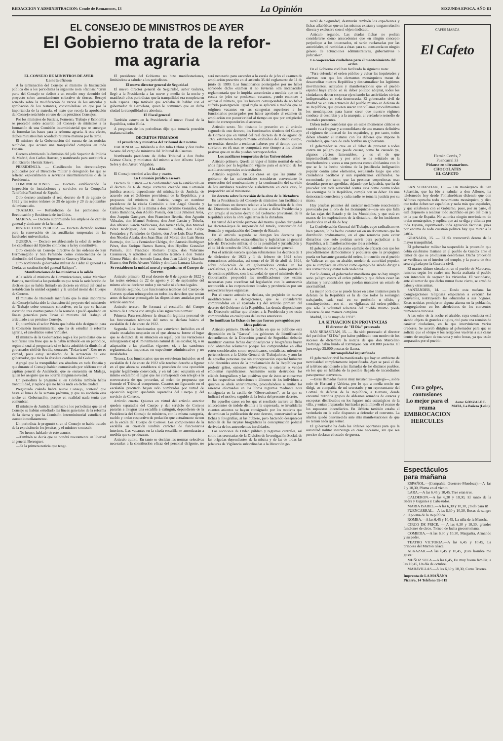REDACCION Y ADMINISTRACION: Conde de Romanones, 13 La Opinión SEGUNDA EPOCA. AÑO III
EL CONSEJO DE MINISTROS DE AYER
El Gobierno trata de la refor-
ma agraria
EL CONSEJO DE MINISTROS DE AYER
La nota oficiosa
A la terminación del Consejo el ministro de Instrucción pública dió a los periodistas la siguiente nota oficiosa: "Gran parte del Consejo se dedicó a un estudio muy detenido del proyecto sobre arrendamiento colectivo de tierras. Recayó acuerdo sobre la modificación de varios de los artículos y aprobación de los restantes, conviniéndose en que por la importancia de la materia, el texto que recoja la aprobación del Consejo será leído en uno de los próximos Consejos.
Por los ministros de Justicia, Fomento, Trabajo y Economía se procedió sobre acuerdo del Consejo de ministros a la formación de una Comisión interministerial que se encargue de formular las bases para la reforma agraria. A este efecto, dichos ministros han acordado reunirse mañana por la tarde.
El ministro de la Gobernación dió cuenta de las noticias recibidas, que acusan una tranquilidad completa en toda España.
Decreto admitiendo la dimisión del jefe Superior de Policía de Madrid, don Carlos Borrero, y nombrando para sustituirle a don Ricardo Herráiz Esteve.
PRESIDENCIA. — Clasificando los decretos-leyes publicados por el Directorio militar y derogando los que se refieran especialmente a servicios interministeriales o de la Presidencia.
COMUNICACIONES. — Decreto estableciendo la inspección de instalaciones y servicios en la Compañía Telefónica Nacional de España.
Otro decreto anulando el real decreto de 8 de agosto de 1922 y las reales órdenes de 29 de agosto y 20 de septiembre del mismo año.
TRABAJO. — Refundición de los patronatos de Reeducación y Residencia de inválidos.
MARINA. — Decreto suprimiendo los empleos de capitán general y almirante de la Armada.
INSTRUCCION PUBLICA. — Decreto dictando normas para la renovación de las auxiliarías temporales de las facultades universitarias.
GUERRA. — Decreto restableciendo la edad de retiro de los capellanes del Ejército conforme a la ley constitutiva.
Otro creando un Consejo directivo de las órdenes de San Hermenegildo y San Fernando como consecuencia de la disolución del Consejo Supremo de Guerra y Marina.
Otro nombrando gobernador militar de Cádiz al general La Cerda, en sustitución del general Saliquet".
Manifestaciones de los ministros a la salida
A la salida el ministro de Comunicaciones, señor Martínez Barrios, manifestó a los periodistas que tenía la satisfacción de decirles que se había firmado un decreto en virtud del cual se restablecían la unidad orgánica y la unidad moral del Cuerpo de Correos.
El ministro de Hacienda manifestó que lo más importante del Consejo había sido la discusión del proyecto del ministerio de Trabajo sobre contratos colectivos, en la que se habían invertido tres cuartas partes de la reunión. Quedó aprobado en líneas generales para llevar el ministro del Trabajo el articulado a un próximo Consejo.
Dijo también el señor Prieto que había sido designado para la Comisión interministerial, que ha de estudiar la reforma agraria, el catedrático señor Viñuales.
El ministro de la Gobernación rogó a los periodistas que se rectificase una frase que se le había atribuído en un periódico, según el cual al preguntarle si se había admitido la dimisión al gobernador civil de Sevilla, contestó: "Todavía no". Esto no es verdad, pues estoy satisfecho de la actuación de este gobernador, que tiene la absoluta confianza del Gobierno.
Agregó que la tranquilidad era absoluta en toda España y que durante el Consejo habían comunicado por teléfono con el capitán general de Andalucía, que se encuentra en Málaga, quien les aseguró que no ocurría ninguna novedad.
Un periodista le preguntó si en Córdoba también había tranquilidad, y replicó que no había nada en dicha ciudad.
Preguntado cuándo habrá nuevo Consejo, contestó que hasta el lunes de la semana próxima, y que no recibiría esta noche en Gobernación, porque en realidad nada tenía que comunicar.
El ministro de Justicia manifestó a los periodistas que en el Consejo se habían estudiado las líneas generales de la reforma de la tierra y que la Comisión interministerial estudiará el asunto inmediatamente.
Un periodista le preguntó si en el Consejo se había tratado de la expulsión de los jesuítas, y el ministro contestó:
—No hemos hablado de este asunto.
—También se decía que se pondrá nuevamente en libertad al general Berenguer.
—Es la primera noticia que tengo.
El presidente del Gobierno no hizo manifestaciones, limitándose a saludar a los periodistas.
El nuevo director general de Seguridad
El nuevo director general de Seguridad, señor Galarza, llegó a la Presidencia a las nueve y media de la noche y manifestó a los periodistas que la tranquilidad era completa en toda España. Dijo también que acababa de hablar con el gobernador de Barcelona, quien le comunicó que en dicha ciudad la tranquilidad era absoluta.
El Fiscal general
También estuvo en la Presidencia el nuevo Fiscal de la República, señor Elola.
A preguntas de los periodistas dijo que tomaría posesión mañana sábado.
DECRETOS FIRMADOS
El presidente y ministros del Tribunal de Cuentas
HACIENDA. — Jubilando a don Julio Urbina y don Pedro Seoane del cargo de ministros del Tribunal de Cuentas.
Nombrando presidente de dicho Tribunal a don Pedro Gómez Chaix, y ministros del mismo a don Alberto López Selva y don Arturo Valgañón.
A la salida
El Consejo terminó a las diez y cuarto.
La Comisión jurídica asesora
Decreto de Justicia.—De conformidad con lo establecido en el decreto de 6 de mayo corriente creando una Comisión jurídica asesora dependiente del ministerio de Justicia, de acuerdo con el Gobierno provisional de la República, y a propuesta del ministro de Justicia, vengo en nombrar presidente de la citada Comisión a don Angel Ossorio y Gallardo; vocales de la misma a don Jerónimo González, don Casto Barahona, don Adolfo Posada, don Luis Jiménez Asúa, don Joaquín Garrigues, don Francisco Beceña, don Agustín Viñuales, don Manuel Pedroso, don José Castán y Tobeña, don Alfonso García Valdecasas, don Javier Elola, don Manuel Pérez Rodríguez, don José Manuel Puebla, don Felipe Fernández y Fernández de Quirós, don José Luis Díaz Pastor, don Nicolás Alcalá, don Juan Díaz del Moral, don Luis Sierra Bermejo, don Luis Fernández Clérigo, don Antonio Rodríguez Pérez, don Enrique Ramos Ramos, don Hipólito González Parrado, don Francisco Romero Otazo, don Valeriano Casanueva, y adscritos al secretario técnico a don Tomás Gómez Piñán, don Antonio Luna, don Juan Lladó y Sánchez Blanco, don Félix Alvarez Valdés y don Luis Lamana Lisarde.
Se restablecen la unidad moral y orgánica en el Cuerpo de Correos
Artículo primero. El real decreto de 8 de agosto de 1922 y las reales órdenes de 22 de agosto y 20 de septiembre del mismo año se declaran nulos y sin valor ni efectos legales.
Artículo segundo. Los funcionarios técnicos del Cuerpo de Correos quedan reintegrados en todos los derechos que tenían antes de haberse promulgado las disposiciones anuladas por el artículo anterior.
Artículo tercero. Se formará el escalafón del Cuerpo técnico de Correos con arreglo a las siguientes normas:
Primera. Para restablecer la situación legítima personal de los funcionarios técnicos del ramo se declara básico el escalafón de 1 de enero de 1922.
Segunda. Los funcionarios que estuvieran incluídos en el citado escalafón ocuparán en el que ahora se forme el lugar que se deduzca de su situación en aquél, con las variaciones subsiguientes: a) Al movimiento natural de las escalas; b), a su adaptación a las plantillas vigentes; c), a las sanciones reglamentarias impuestas en expediente administrativo y no invalidadas.
Tercera. Los funcionarios que no estuvieran incluídos en el escalafón de 1 de enero de 1922 sólo tendrán derecho a figurar en el que ahora se establezca si proceden de una oposición regular legalmente convocada, y en tal caso ocuparán en el mismo escalafón el lugar que les corresponda con arreglo a la convocatoria de que procedan, al orden de propuesta que formule el Tribunal competente. Cuantos no figurando en el escalafón precitado hayan sido nombrados por virtud de oposición regular, quedarán separados del Cuerpo y del servicio de Correos.
Artículo cuarto. Quienes en virtud del artículo anterior queden separados del Cuerpo y del servicio de Correos pasarán a integrar una escalilla a extinguir, dependiente de la Presidencia del Consejo de ministros, con la misma categoría, sueldo y orden respectivo de prelación que actualmente tienen en la escala del Cuerpo de Correos. Los componentes de la escalilla en cuestión tendrán carácter de funcionarios interinos. Las vacantes en la citada escalilla se amortizarán a medida que se produzcan.
Artículo quinto. En tanto se decidan las normas selectivas necesarias a la constitución eficaz del personal dirigente, no será necesario para ascender a la escala de jefes el examen de ampliación prescrito en el artículo 35 del reglamento de 11 de junio de 1909. Los funcionarios postergados por no haber aprobado dicho examen si no tuvieran otra incapacidad reglamentaria que lo impida, ascenderán a medida que en la escala de jefes se produzcan vacantes, yendo entonces a ocupar el número, que les hubiera correspondido de no haber sufrido postergación. Igual regla se aplicará a medida que se originen vacantes en las categorías superiores a los funcionarios postergados por haber aprobado el examen de ampliación con posterioridad al tiempo en que por antigüedad hubo de corresponderles el ascenso.
Artículo sexto. No obstante lo prescrito en el artículo segundo de este decreto, los funcionarios técnicos del Cuerpo de Correos que en virtud del real decreto de 8 de agosto de 1922 estuvieron temporalmente excluídos del citado cuerpo, no tendrán derecho a reclamar haberes por el tiempo que no sirvieron en él; mas se computará este tiempo a los efectos pasivos que en su día puedan corresponderles.
Los auxiliares temporales de las Universidades
Artículo primero. Queda en vigor el límite normal de ocho años fijado por la legislación vigente para el servicio de los auxiliares temporales universitarios.
Artículo segundo. En los casos en que las juntas de gobierno de las universidades consideren conveniente la renovación del nombramiento y la continuación del servicio de los auxiliares resolviendo aisladamente en cada caso, lo propondrán así al ministerio.
Un decreto sobre la revisión de la obra de la Dictadura
En la Presidencia del Consejo de ministros han facilitado a los periodistas un decreto relativo a la clasificación de la obra del Directorio militar en lo que afecta a dicha Presidencia y con arreglo al reciente decreto del Gobierno provisional de la República sobre la obra legislativa de la dictadura.
En virtud del artículo primero del mismo quedan derogados los decretos-leyes de suspensión del Jurado, constitución del Somatén y organización del Consejo de Estado.
En el artículo segundo se derogan los decretos que concedían facultades extraordinarias y legislativas al general jefe del Directorio militar, el de la penalidad y jurisdicción y el de 14 de octubre de 1924, también de carácter general.
Por el artículo tercero quedan subsistentes los decretos de 1 de diciembre de 1923 y 1 de febrero de 1924 sobre roturaciones arbitrarias, así como el de 16 de abril de 1924, sobre colocación de ex gobernadores civiles en los escalafones, y el de 6 de septiembre de 1925, sobre provisión de destinos públicos, con la salvedad de que el ministerio de la Gobernación propondrá las modificaciones que estime necesarias para coordinar tal legislación con la autonomía reconocida a las corporaciones locales y provinciales por sus respectivas leyes orgánicas.
Por el cuarto artículo se declara, sin perjuicio de nuevas modificaciones o derogaciones, que se considerarán comprendidas en el apartado C) del artículo primero del decreto del Gobierno de la República, las demás disposiciones del Directorio militar que afecten a la Presidencia y no estén comprendidas en cualquiera de las tres anteriores.
Se inutilizan las fichas de los que fueron perseguidos por ideas políticas
Artículo primero. Desde la fecha en que se publique esta disposición en la "Gaceta", los gabinetes de Identificación dependientes de la Dirección general de Seguridad deberán inutilizar cuantas fichas dactidoscópicas y biográficas hayan sido obtenidas solamente porque los comprendidos en ellas estén considerados como republicanos, socialistas, miembros pertenecientes a la Unión General de Trabajadores, y aun las de aquellas personas que sin conceptuación especial hubieran sido detenidas antes de la proclamación de la República por proferir gritos, entonces subversivos, u ostentar o vender emblemas republicanos. Asimismo serán destruídos los clichés fotográficos y las positivas que de éstos se conserven en las respectivas colecciones o álbumes de los individuos a quienes se alude anteriormente, procediéndose a anular los asientos efectuados en los libros registros mediante nota consignada en la casilla de "Observaciones", en la que se indicará el motivo, seguido de la fecha del presente decreto.
En aquellos casos en los que el reseñado tuviere en ficha antecedentes de índole distinta a la expresada, se invalidarán cuantos asientos se hayan consignado por los motivos que determinan la publicación de este decreto, conservándose las fichas y fotografías, si las hubiere, pero haciendo desaparecer también de las tarjetas biográficas la conceptuación policial derivada de los antecedentes invalidados.
Las secciones de Orden público y registros centrales, así como las secretarías de la División de Investigación Social, de las brigadas dependientes de la misma y de las de todas las jefaturas de Vigilancia subordinadas a la Dirección ge-
neral de Seguridad, destruirán también los expedientes y fichas alfabéticas que en las mismas existan y tengan relación directa y exclusiva con el objeto indicado.
Artículo segundo. Las citadas fichas no podrán considerarse como antecedentes que en ningún concepto perjudique a los interesados, ni serán reclamadas por las autoridades, ni remitidas a éstas para su constancia en ningún género de actuaciones administrativas, gubernativas o judiciales".
La cooperación ciudadana para el mantenimiento del orden
En el Gobierno civil han facilitado la siguiente nota:
"Para defender el orden público y evitar las inquietudes y alarmas con que los elementos monárquicos tratan de desacreditar nuestra República y desnaturalizar los legítimos movimientos, actitudes y manifestaciones que el pueblo español haya creído en su deber político adoptar, todos los ciudadanos deben cooperar ejercitando las actividades cívicas indispensables en toda democracia. El gobernador civil de Madrid ve en esta actuación del pueblo mismo en defensa de su República, que quieren atacar con villanos procedimientos los monárquicos para hacer creer que nuestro régimen conduce al desorden y a la anarquía, el verdadero remedio de los males presentes.
Deben todos considerar que en estos momentos críticos es cuando va a fraguar y a consolidarse de una manera definitiva el régimen de libertad de los españoles, y, por tanto, todos deben afrontar el instante con los deberes que impone la ciudadanía, que nace de cada hombre un gobernante.
El gobernador se cree en el deber de prevenir a todos contra un peligro que puede causar, como ha causado ya, algunos efectos lamentables, y es el de que impremeditadamente y por error se ha señalado en la muchedumbre a veces a una persona como albiñanista con lo que se le ha hecho víctima de la justificada indignación popular contra estos elementos, resultando luego que eran ciudadanos pacíficos y aun republicanos calificados. Se recomienda por tanto, que las personas sospechosas sean detenidas pero no agredidas, dejando que la justicia, que ha de proceder con toda severidad contra esos como contra todos los enemigos de la República, cumpla con su deber. En una democracia consciente y culta nadie se toma la justicia por su mano.
Hay pruebas patentes del carácter netamente reaccionario provocado por el oro de los monárquicos—ese oro que falta de las cajas del Estado y de los Municipios, y que está en manos de los explotadores de la dictadura—de los incidentes producidos en el día de hoy.
La Confederación General del Trabajo, cuyo radicalismo es bien patente, lo ha hecho constar así en un documento que ha distribuído profusamente, en el que renuncia para evitar disturbios que sólo podrían servir para perjudicar a la República, a la manifestación que iba a celebrar.
El gobernador señala como ejemplo de eficacia con que los procedimientos democráticos y populares que la propugnan pueda ser bastante garantía del orden, lo ocurrido en el pueblo de Vallecas en que su alcalde, modelo de autoridad popular, que se complace en ofrecer como ejemplo ha sabido dirigir a sus convecinos y evitar toda violencia.
Por lo demás, el gobernador manifiesta que no hay ningún serio peligro contra el orden público y que deben cesar las alarmas y nerviosidades que puedan mantener un estado de anormalidad.
La mejor obra que se puede hacer en estos instantes para la defensa de la República es la de que todos la sostengan trabajando, cada cual en su profesión u oficio, y constituyéndose—eso sí— en vigilantes del orden público, que sólo la voluntad soberana del pueblo mismo puede relevarse de una manera completa.
Madrid, 13 de mayo de 1931".
LA SITUACION EN PROVINCIAS
El director de "El Día" procesado
SAN SEBASTIAN, 15. — Ha sido procesado el director del periódico "El Día" por haber publicado con motivo de los sucesos de diciembre la noticia de que don Marcelino Domingo había huído al Extranjero con 700.000 pesetas. El juez exige 25.000 pesetas de fianza.
Intranquilidad injustificada
El gobernador civil ha manifestado que hay un ambiente de nerviosidad completamente injustificado. Ayer se pasó el día al teléfono atendiendo a las llamadas de los distintos pueblos, en los que se hablaba de la posible llegada de incendiarios para quemar conventos.
—Estas llamadas fueron muy insistentes—agregó—, sobre todo de Hernani y Urbieta, por lo que a media noche me dirigí, en compañía de mi secretario y un representante del Comité de defensa de la República, a Hernani, donde encontré nutridos grupos de aldeanos armados de estacas y escopetas distribuídos en los lugares más estratégicos de la villa, y tenían preparadas barricadas para impedir el avance de los supuestos incendiarios. En Urbieta también estaba el vecindario en la calle dispuesto a defender el convento. La alarma quedó desvanecida ante mis manifestaciones de que no tenían nada que temer.
El gobernador ha dado las órdenes oportunas para que la autoridad militar intervenga en caso necesario, sin que sea preciso declarar el estado de guerra.
CAFÉS MARCA
El Cafeto
Hernán Cortés, 7
Fuencarral 33
Pídanse en ultramarinos.
CHOCOLATES
EL CAFETO
SAN SEBASTIAN, 15. — Un monárquico de San Sebastián, que ha ido a saludar a don Alfonso, ha telefoneado hoy desde Fontainebleau diciendo que don Alfonso reprueba todo movimiento monárquico, y dice que todos deben ser españoles y nada más que españoles, y que colaboren con el Gobierno, pues, por su parte, él está dispuesto a realizar todo sacrificio en pro del bien y de la paz de España. No autoriza ningún movimiento de orden monárquico, y suplica que así se diga y difunda por toda España, reprimiendo toda agitación facciosa, pues por encima de toda cuestión política hay que mirar a la patria.
GRANADA, 15. — El día transcurrió dentro de la mayor tranquilidad.
El gobernador militar ha suspendido la procesión que debía celebrarse mañana en el pueblo de Guadix ante el temor de que se produjeran desórdenes. Dicha procesión se verificara en el interior del templo, y la puerta de éste sera vigilada por la Guardia civil.
El martes último circularon en el pueblo de Maracena, rumores según los cuales una banda asaltaría el pueblo con intención de saquear las viviendas. El vecindario, ante el temor de que dicho rumor fuese cierto, se armó de palos y otras armas.
SANTANDER, 14. — Desde esta mañana las Congregaciones religiosas empezaron a evacuar los conventos, restituyendo las educandas a sus hogares. Estas noticias produjeron alguna alarma en la población, congregándose en los alrededores de los conventos numerosos curiosos.
A las ocho de la noche el alcalde, cuya conducta está siendo objeto de grandes elogios, citó para una reunión de carácter ciudadano, en la que intervinieron varios oradores. Se acordó dirigirse al gobernador para que se solicite que el obispo y los religiosos vuelvan a sus casas dentro de un plazo de cuarenta y ocho horas, ya que están amparados por el pueblo.
Cura golpes, contusiones
Lo mejor para el reuma
EMBROCACION HERCULES
Autor GONZALO F. MATA, La Bañeza (León)
Espectáculos
para mañana
ESPAÑOL.—(Compañía Guerrero-Mendoza).—A las 7 y 10,30, Pluma en el viento.
LARA.—A las 6,45 y 10,45, Tres eran tres.
CALDERON.—A las 6,30 y 10,30, El santo de la Isidra y Gigantes y Cabezudos.
MARIA ISABEL.—A las 6,30 y 10,30, ¡Todo para ti!
FUENCARRAL.—A las 6,30 y 10,30, Rosas de sangre o El poema de la República.
ROMEA.—A las 6,45 y 10,45, La niña de la Mancha.
CIRCO DE PRICE. — A las 6,30 y 10,30, grandes funciones de circo. Torneo de lucha grecorromana.
COMEDIA.—A las 6,30 y 10,30, Margarita, Armando y su padre.
TEATRO VICTORIA.—A las 6,45 y 10,45, La princesa del Marrón Glacé.
ALKAZAR.—A las 6,45 y 10,45, ¡Este hombre me gusta!
MUÑOZ SECA.—A las 6,45, De muy buena familia; a las 10,45, Un día de octubre.
MARAVILLAS.—A las 6,30 y 10,30, Curro Trueno.
Imprenta de LA MAÑANA
Pizarro, 14 Teléfono 95-819